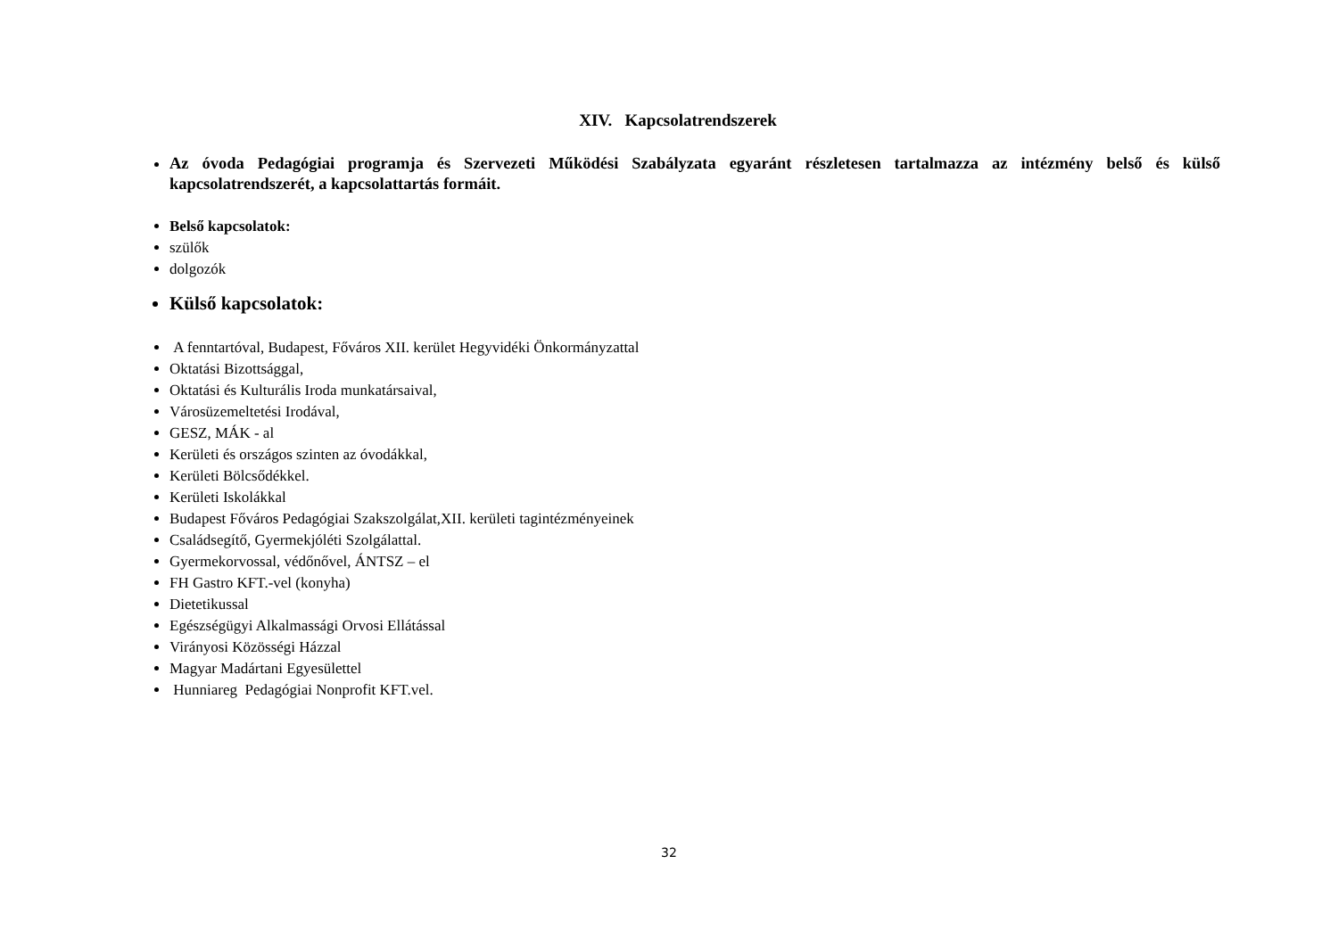XIV. Kapcsolatrendszerek
Az óvoda Pedagógiai programja és Szervezeti Működési Szabályzata egyaránt részletesen tartalmazza az intézmény belső és külső kapcsolatrendszerét, a kapcsolattartás formáit.
Belső kapcsolatok:
szülők
dolgozók
Külső kapcsolatok:
A fenntartóval, Budapest, Főváros XII. kerület Hegyvidéki Önkormányzattal
Oktatási Bizottsággal,
Oktatási és Kulturális Iroda munkatársaival,
Városüzemeltetési Irodával,
GESZ, MÁK - al
Kerületi és országos szinten az óvodákkal,
Kerületi Bölcsődékkel.
Kerületi Iskolákkal
Budapest Főváros Pedagógiai Szakszolgálat,XII. kerületi tagintézményeinek
Családsegítő, Gyermekjóléti Szolgálattal.
Gyermekorvossal, védőnővel, ÁNTSZ – el
FH Gastro KFT.-vel (konyha)
Dietetikussal
Egészségügyi Alkalmassági Orvosi Ellátással
Virányosi Közösségi Házzal
Magyar Madártani Egyesülettel
Hunniareg Pedagógiai Nonprofit KFT.vel.
32